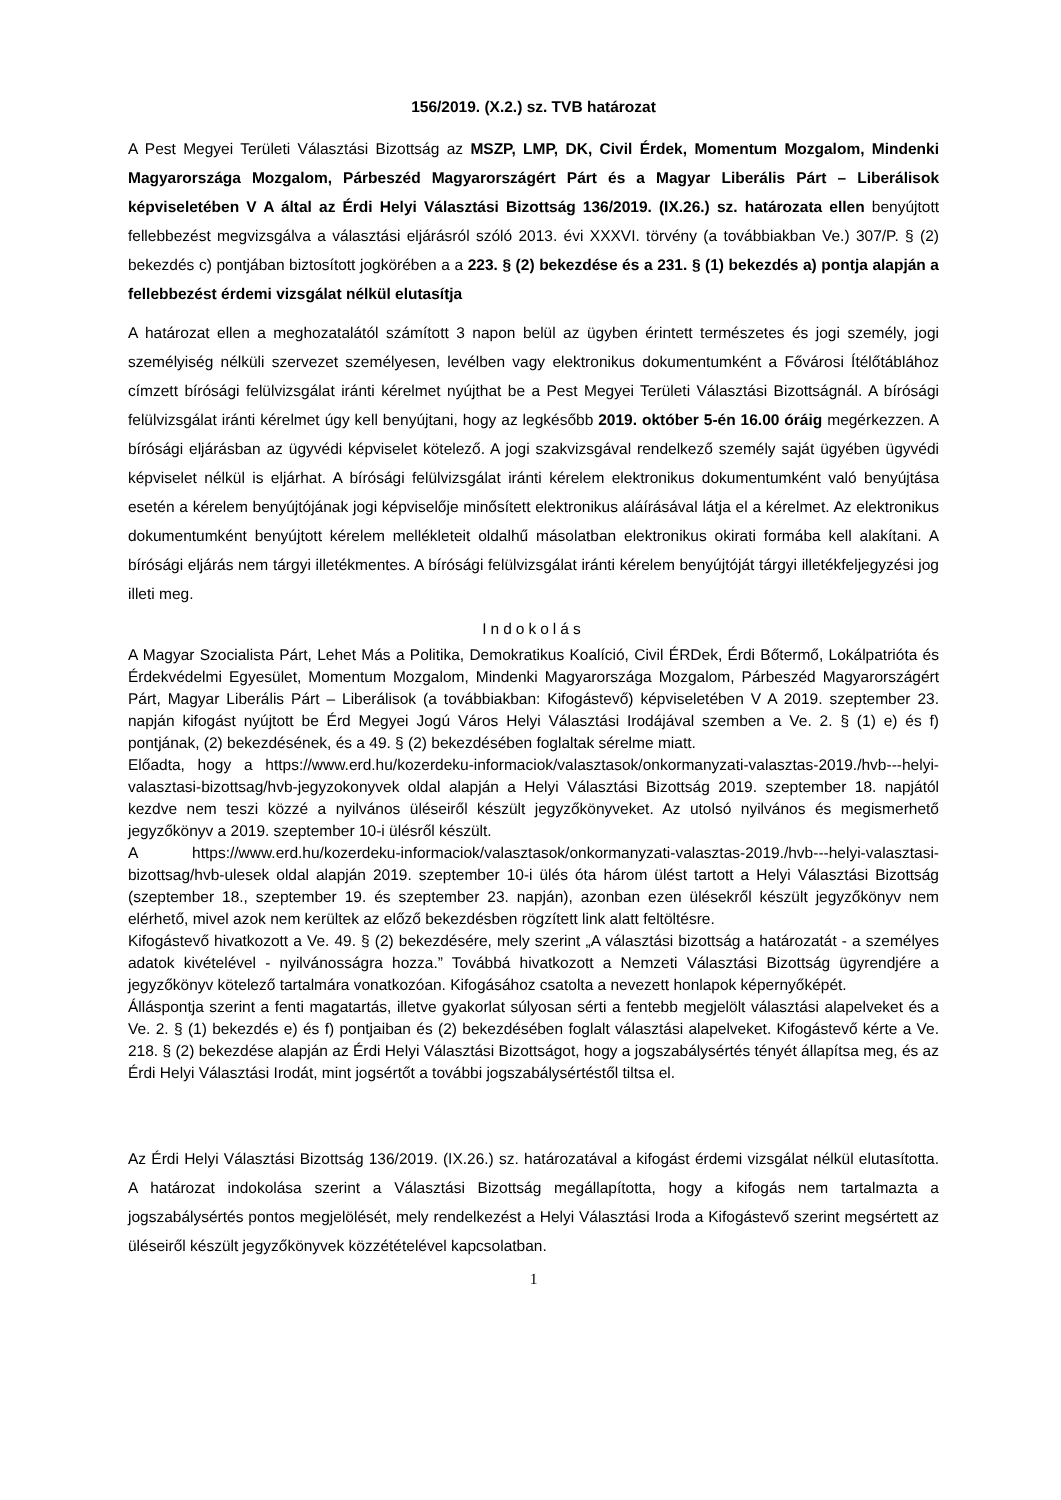156/2019. (X.2.) sz. TVB határozat
A Pest Megyei Területi Választási Bizottság az MSZP, LMP, DK, Civil Érdek, Momentum Mozgalom, Mindenki Magyarországa Mozgalom, Párbeszéd Magyarországért Párt és a Magyar Liberális Párt – Liberálisok képviseletében V A által az Érdi Helyi Választási Bizottság 136/2019. (IX.26.) sz. határozata ellen benyújtott fellebbezést megvizsgálva a választási eljárásról szóló 2013. évi XXXVI. törvény (a továbbiakban Ve.) 307/P. § (2) bekezdés c) pontjában biztosított jogkörében a a 223. § (2) bekezdése és a 231. § (1) bekezdés a) pontja alapján a fellebbezést érdemi vizsgálat nélkül elutasítja
A határozat ellen a meghozatalától számított 3 napon belül az ügyben érintett természetes és jogi személy, jogi személyiség nélküli szervezet személyesen, levélben vagy elektronikus dokumentumként a Fővárosi Ítélőtáblához címzett bírósági felülvizsgálat iránti kérelmet nyújthat be a Pest Megyei Területi Választási Bizottságnál. A bírósági felülvizsgálat iránti kérelmet úgy kell benyújtani, hogy az legkésőbb 2019. október 5-én 16.00 óráig megérkezzen. A bírósági eljárásban az ügyvédi képviselet kötelező. A jogi szakvizsgával rendelkező személy saját ügyében ügyvédi képviselet nélkül is eljárhat. A bírósági felülvizsgálat iránti kérelem elektronikus dokumentumként való benyújtása esetén a kérelem benyújtójának jogi képviselője minősített elektronikus aláírásával látja el a kérelmet. Az elektronikus dokumentumként benyújtott kérelem mellékleteit oldalhű másolatban elektronikus okirati formába kell alakítani. A bírósági eljárás nem tárgyi illetékmentes. A bírósági felülvizsgálat iránti kérelem benyújtóját tárgyi illetékfeljegyzési jog illeti meg.
Indokolás
A Magyar Szocialista Párt, Lehet Más a Politika, Demokratikus Koalíció, Civil ÉRDek, Érdi Bőtermő, Lokálpatrióta és Érdekvédelmi Egyesület, Momentum Mozgalom, Mindenki Magyarországa Mozgalom, Párbeszéd Magyarországért Párt, Magyar Liberális Párt – Liberálisok (a továbbiakban: Kifogástevő) képviseletében V A 2019. szeptember 23. napján kifogást nyújtott be Érd Megyei Jogú Város Helyi Választási Irodájával szemben a Ve. 2. § (1) e) és f) pontjának, (2) bekezdésének, és a 49. § (2) bekezdésében foglaltak sérelme miatt.
Előadta, hogy a https://www.erd.hu/kozerdeku-informaciok/valasztasok/onkormanyzati-valasztas-2019./hvb---helyi-valasztasi-bizottsag/hvb-jegyzokonyvek oldal alapján a Helyi Választási Bizottság 2019. szeptember 18. napjától kezdve nem teszi közzé a nyilvános üléseiről készült jegyzőkönyveket. Az utolsó nyilvános és megismerhető jegyzőkönyv a 2019. szeptember 10-i ülésről készült.
A https://www.erd.hu/kozerdeku-informaciok/valasztasok/onkormanyzati-valasztas-2019./hvb---helyi-valasztasi-bizottsag/hvb-ulesek oldal alapján 2019. szeptember 10-i ülés óta három ülést tartott a Helyi Választási Bizottság (szeptember 18., szeptember 19. és szeptember 23. napján), azonban ezen ülésekről készült jegyzőkönyv nem elérhető, mivel azok nem kerültek az előző bekezdésben rögzített link alatt feltöltésre.
Kifogástevő hivatkozott a Ve. 49. § (2) bekezdésére, mely szerint „A választási bizottság a határozatát - a személyes adatok kivételével - nyilvánosságra hozza.” Továbbá hivatkozott a Nemzeti Választási Bizottság ügyrendjére a jegyzőkönyv kötelező tartalmára vonatkozóan. Kifogásához csatolta a nevezett honlapok képernyőképét.
Álláspontja szerint a fenti magatartás, illetve gyakorlat súlyosan sérti a fentebb megjelölt választási alapelveket és a Ve. 2. § (1) bekezdés e) és f) pontjaiban és (2) bekezdésében foglalt választási alapelveket. Kifogástevő kérte a Ve. 218. § (2) bekezdése alapján az Érdi Helyi Választási Bizottságot, hogy a jogszabálysértés tényét állapítsa meg, és az Érdi Helyi Választási Irodát, mint jogsértőt a további jogszabálysértéstől tiltsa el.
Az Érdi Helyi Választási Bizottság 136/2019. (IX.26.) sz. határozatával a kifogást érdemi vizsgálat nélkül elutasította. A határozat indokolása szerint a Választási Bizottság megállapította, hogy a kifogás nem tartalmazta a jogszabálysértés pontos megjelölését, mely rendelkezést a Helyi Választási Iroda a Kifogástevő szerint megsértett az üléseiről készült jegyzőkönyvek közzétételével kapcsolatban.
1